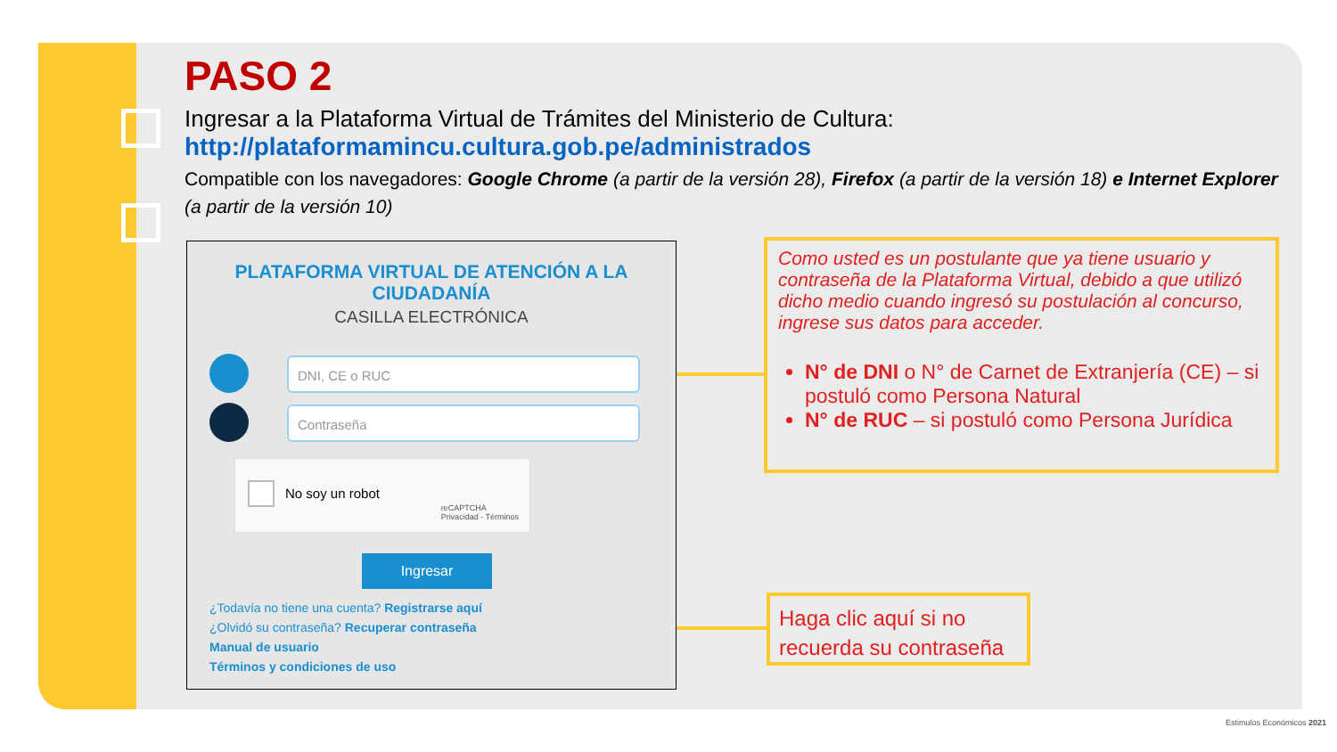PASO 2
Ingresar a la Plataforma Virtual de Trámites del Ministerio de Cultura:
http://plataformamincu.cultura.gob.pe/administrados
Compatible con los navegadores: Google Chrome (a partir de la versión 28), Firefox (a partir de la versión 18) e Internet Explorer (a partir de la versión 10)
PLATAFORMA VIRTUAL DE ATENCIÓN A LA
CIUDADANÍA
CASILLA ELECTRÓNICA
DNI, CE o RUC
Contraseña
No soy un robot
reCAPTCHA
Privacidad - Términos
Ingresar
¿Todavía no tiene una cuenta? Registrarse aquí
¿Olvidó su contraseña? Recuperar contraseña
Manual de usuario
Términos y condiciones de uso
Como usted es un postulante que ya tiene usuario y contraseña de la Plataforma Virtual, debido a que utilizó dicho medio cuando ingresó su postulación al concurso, ingrese sus datos para acceder.
N° de DNI o N° de Carnet de Extranjería (CE) – si postuló como Persona Natural
N° de RUC – si postuló como Persona Jurídica
Haga clic aquí si no recuerda su contraseña
Estimulos Económicos 2021